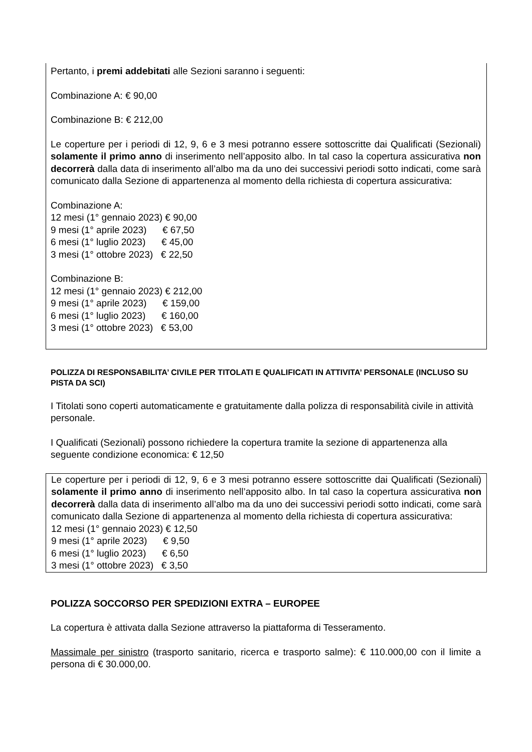Pertanto, i premi addebitati alle Sezioni saranno i seguenti:
Combinazione A: € 90,00
Combinazione B: € 212,00
Le coperture per i periodi di 12, 9, 6 e 3 mesi potranno essere sottoscritte dai Qualificati (Sezionali) solamente il primo anno di inserimento nell’apposito albo. In tal caso la copertura assicurativa non decorrerà dalla data di inserimento all’albo ma da uno dei successivi periodi sotto indicati, come sarà comunicato dalla Sezione di appartenenza al momento della richiesta di copertura assicurativa:
Combinazione A:
12 mesi (1° gennaio 2023) € 90,00
9 mesi (1° aprile 2023) € 67,50
6 mesi (1° luglio 2023) € 45,00
3 mesi (1° ottobre 2023) € 22,50
Combinazione B:
12 mesi (1° gennaio 2023) € 212,00
9 mesi (1° aprile 2023) € 159,00
6 mesi (1° luglio 2023) € 160,00
3 mesi (1° ottobre 2023) € 53,00
POLIZZA DI RESPONSABILITA’ CIVILE PER TITOLATI E QUALIFICATI IN ATTIVITA’ PERSONALE (INCLUSO SU PISTA DA SCI)
I Titolati sono coperti automaticamente e gratuitamente dalla polizza di responsabilità civile in attività personale.
I Qualificati (Sezionali) possono richiedere la copertura tramite la sezione di appartenenza alla seguente condizione economica: € 12,50
Le coperture per i periodi di 12, 9, 6 e 3 mesi potranno essere sottoscritte dai Qualificati (Sezionali) solamente il primo anno di inserimento nell’apposito albo. In tal caso la copertura assicurativa non decorrerà dalla data di inserimento all’albo ma da uno dei successivi periodi sotto indicati, come sarà comunicato dalla Sezione di appartenenza al momento della richiesta di copertura assicurativa:
12 mesi (1° gennaio 2023) € 12,50
9 mesi (1° aprile 2023) € 9,50
6 mesi (1° luglio 2023) € 6,50
3 mesi (1° ottobre 2023) € 3,50
POLIZZA SOCCORSO PER SPEDIZIONI EXTRA – EUROPEE
La copertura è attivata dalla Sezione attraverso la piattaforma di Tesseramento.
Massimale per sinistro (trasporto sanitario, ricerca e trasporto salme): € 110.000,00 con il limite a persona di € 30.000,00.